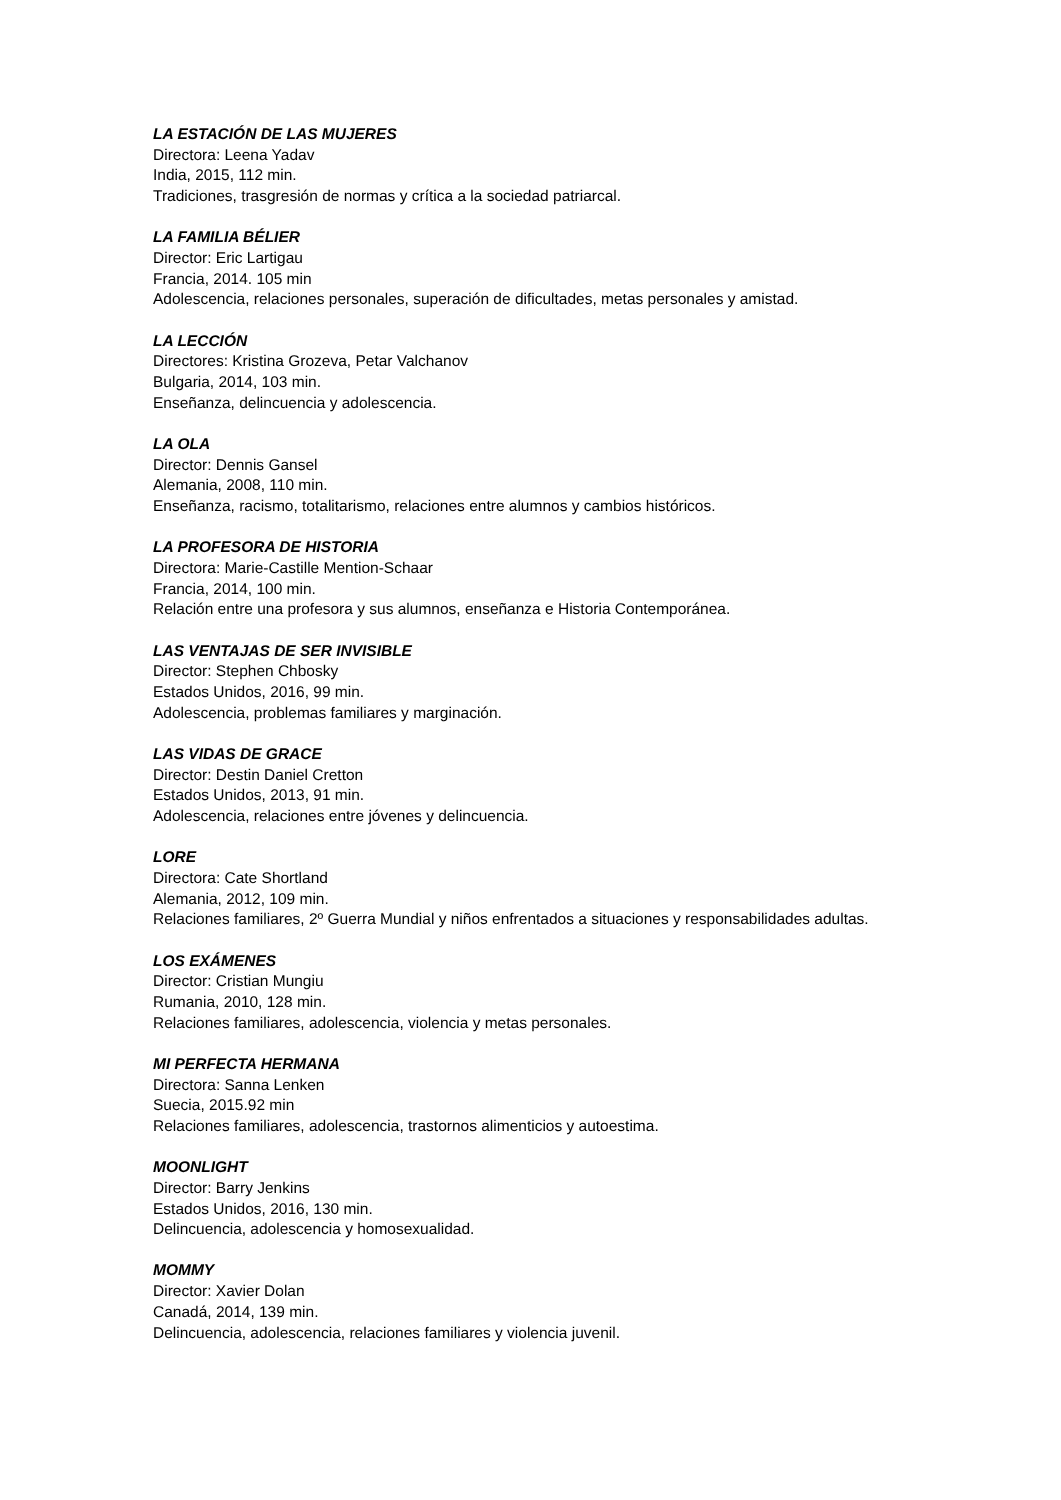LA ESTACIÓN DE LAS MUJERES
Directora: Leena Yadav
India, 2015, 112 min.
Tradiciones, trasgresión de normas y crítica a la sociedad patriarcal.
LA FAMILIA BÉLIER
Director: Eric Lartigau
Francia, 2014. 105 min
Adolescencia, relaciones personales, superación de dificultades, metas personales y amistad.
LA LECCIÓN
Directores: Kristina Grozeva, Petar Valchanov
Bulgaria, 2014, 103 min.
Enseñanza, delincuencia y adolescencia.
LA OLA
Director: Dennis Gansel
Alemania, 2008, 110 min.
Enseñanza, racismo, totalitarismo, relaciones entre alumnos y cambios históricos.
LA PROFESORA DE HISTORIA
Directora: Marie-Castille Mention-Schaar
Francia, 2014, 100 min.
Relación entre una profesora y sus alumnos, enseñanza e Historia Contemporánea.
LAS VENTAJAS DE SER INVISIBLE
Director: Stephen Chbosky
Estados Unidos, 2016, 99 min.
Adolescencia, problemas familiares y marginación.
LAS VIDAS DE GRACE
Director: Destin Daniel Cretton
Estados Unidos, 2013, 91 min.
Adolescencia, relaciones entre jóvenes y delincuencia.
LORE
Directora: Cate Shortland
Alemania, 2012, 109 min.
Relaciones familiares, 2º Guerra Mundial y niños enfrentados a situaciones y responsabilidades adultas.
LOS EXÁMENES
Director: Cristian Mungiu
Rumania, 2010, 128 min.
Relaciones familiares, adolescencia, violencia y metas personales.
MI PERFECTA HERMANA
Directora: Sanna Lenken
Suecia, 2015.92 min
Relaciones familiares, adolescencia, trastornos alimenticios y autoestima.
MOONLIGHT
Director: Barry Jenkins
Estados Unidos, 2016, 130 min.
Delincuencia, adolescencia y homosexualidad.
MOMMY
Director: Xavier Dolan
Canadá, 2014, 139 min.
Delincuencia, adolescencia, relaciones familiares y violencia juvenil.